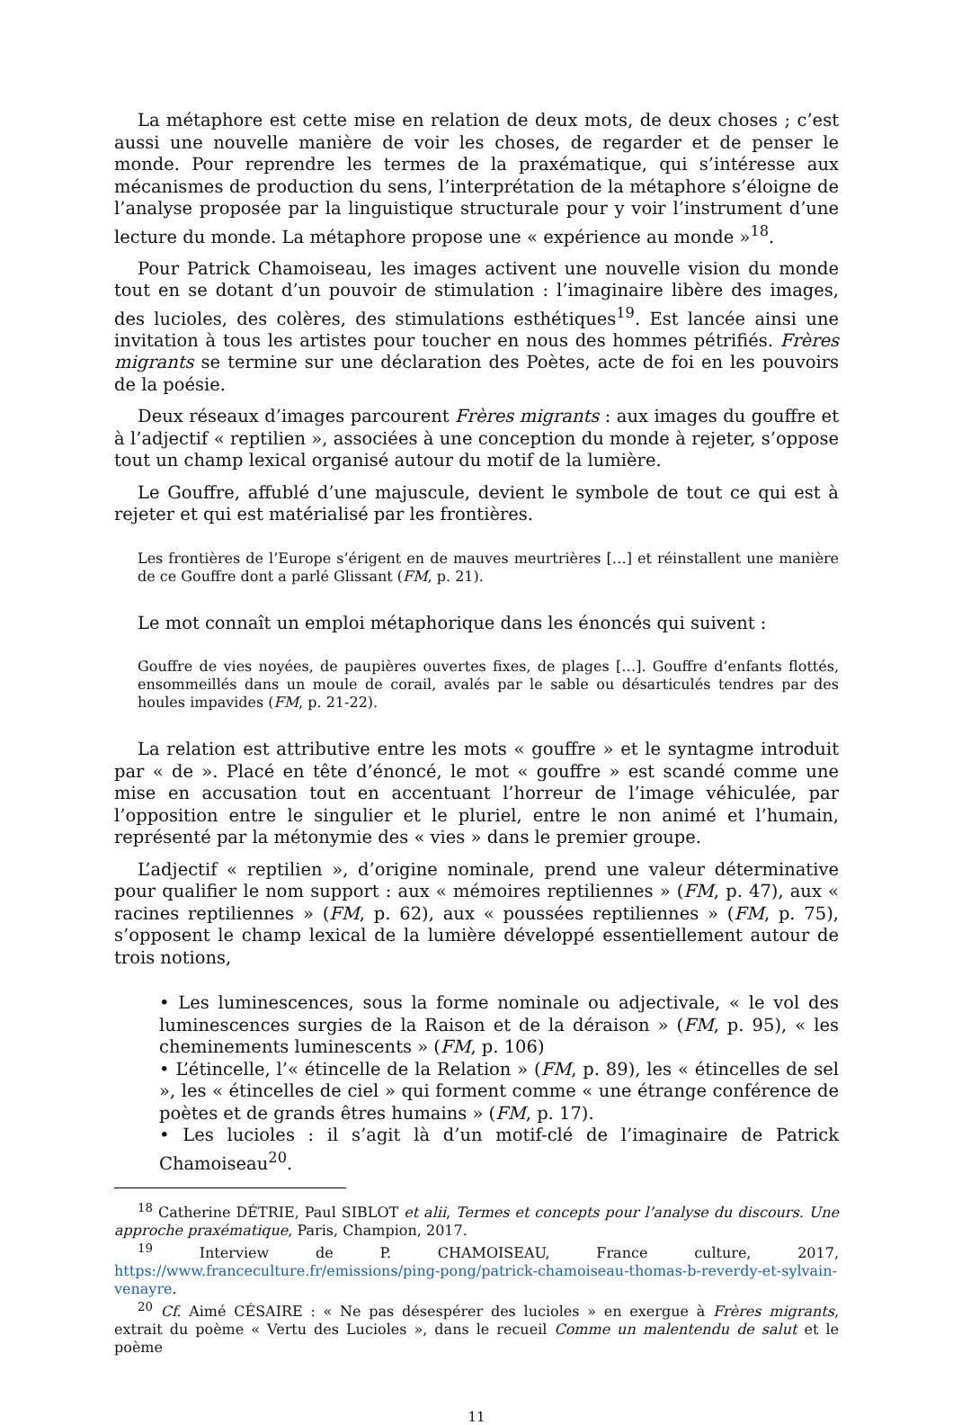La métaphore est cette mise en relation de deux mots, de deux choses ; c’est aussi une nouvelle manière de voir les choses, de regarder et de penser le monde. Pour reprendre les termes de la praxématique, qui s’intéresse aux mécanismes de production du sens, l’interprétation de la métaphore s’éloigne de l’analyse proposée par la linguistique structurale pour y voir l’instrument d’une lecture du monde. La métaphore propose une « expérience au monde »<sup>18</sup>.
Pour Patrick Chamoiseau, les images activent une nouvelle vision du monde tout en se dotant d’un pouvoir de stimulation : l’imaginaire libère des images, des lucioles, des colères, des stimulations esthétiques<sup>19</sup>. Est lancée ainsi une invitation à tous les artistes pour toucher en nous des hommes pétrifiés. Frères migrants se termine sur une déclaration des Poètes, acte de foi en les pouvoirs de la poésie.
Deux réseaux d’images parcourent Frères migrants : aux images du gouffre et à l’adjectif « reptilien », associées à une conception du monde à rejeter, s’oppose tout un champ lexical organisé autour du motif de la lumière.
Le Gouffre, affublé d’une majuscule, devient le symbole de tout ce qui est à rejeter et qui est matérialisé par les frontières.
Les frontières de l’Europe s’érigent en de mauves meurtrières […] et réinstallent une manière de ce Gouffre dont a parlé Glissant (FM, p. 21).
Le mot connaît un emploi métaphorique dans les énoncés qui suivent :
Gouffre de vies noyées, de paupières ouvertes fixes, de plages […]. Gouffre d’enfants flottés, ensommeillés dans un moule de corail, avalés par le sable ou désarticulés tendres par des houles impavides (FM, p. 21-22).
La relation est attributive entre les mots « gouffre » et le syntagme introduit par « de ». Placé en tête d’énoncé, le mot « gouffre » est scandé comme une mise en accusation tout en accentuant l’horreur de l’image véhiculée, par l’opposition entre le singulier et le pluriel, entre le non animé et l’humain, représenté par la métonymie des « vies » dans le premier groupe.
L’adjectif « reptilien », d’origine nominale, prend une valeur déterminative pour qualifier le nom support : aux « mémoires reptiliennes » (FM, p. 47), aux « racines reptiliennes » (FM, p. 62), aux « poussées reptiliennes » (FM, p. 75), s’opposent le champ lexical de la lumière développé essentiellement autour de trois notions,
• Les luminescences, sous la forme nominale ou adjectivale, « le vol des luminescences surgies de la Raison et de la déraison » (FM, p. 95), « les cheminements luminescents » (FM, p. 106)
• L’étincelle, l’« étincelle de la Relation » (FM, p. 89), les « étincelles de sel », les « étincelles de ciel » qui forment comme « une étrange conférence de poètes et de grands êtres humains » (FM, p. 17).
• Les lucioles : il s’agit là d’un motif-clé de l’imaginaire de Patrick Chamoiseau<sup>20</sup>.
<sup>18</sup> Catherine DÉTRIE, Paul SIBLOT et alii, Termes et concepts pour l’analyse du discours. Une approche praxématique, Paris, Champion, 2017.
<sup>19</sup> Interview de P. CHAMOISEAU, France culture, 2017, https://www.franceculture.fr/emissions/ping-pong/patrick-chamoiseau-thomas-b-reverdy-et-sylvain-venayre.
<sup>20</sup> Cf. Aimé CÉSAIRE : « Ne pas désespérer des lucioles » en exergue à Frères migrants, extrait du poème « Vertu des Lucioles », dans le recueil Comme un malentendu de salut et le poème
11